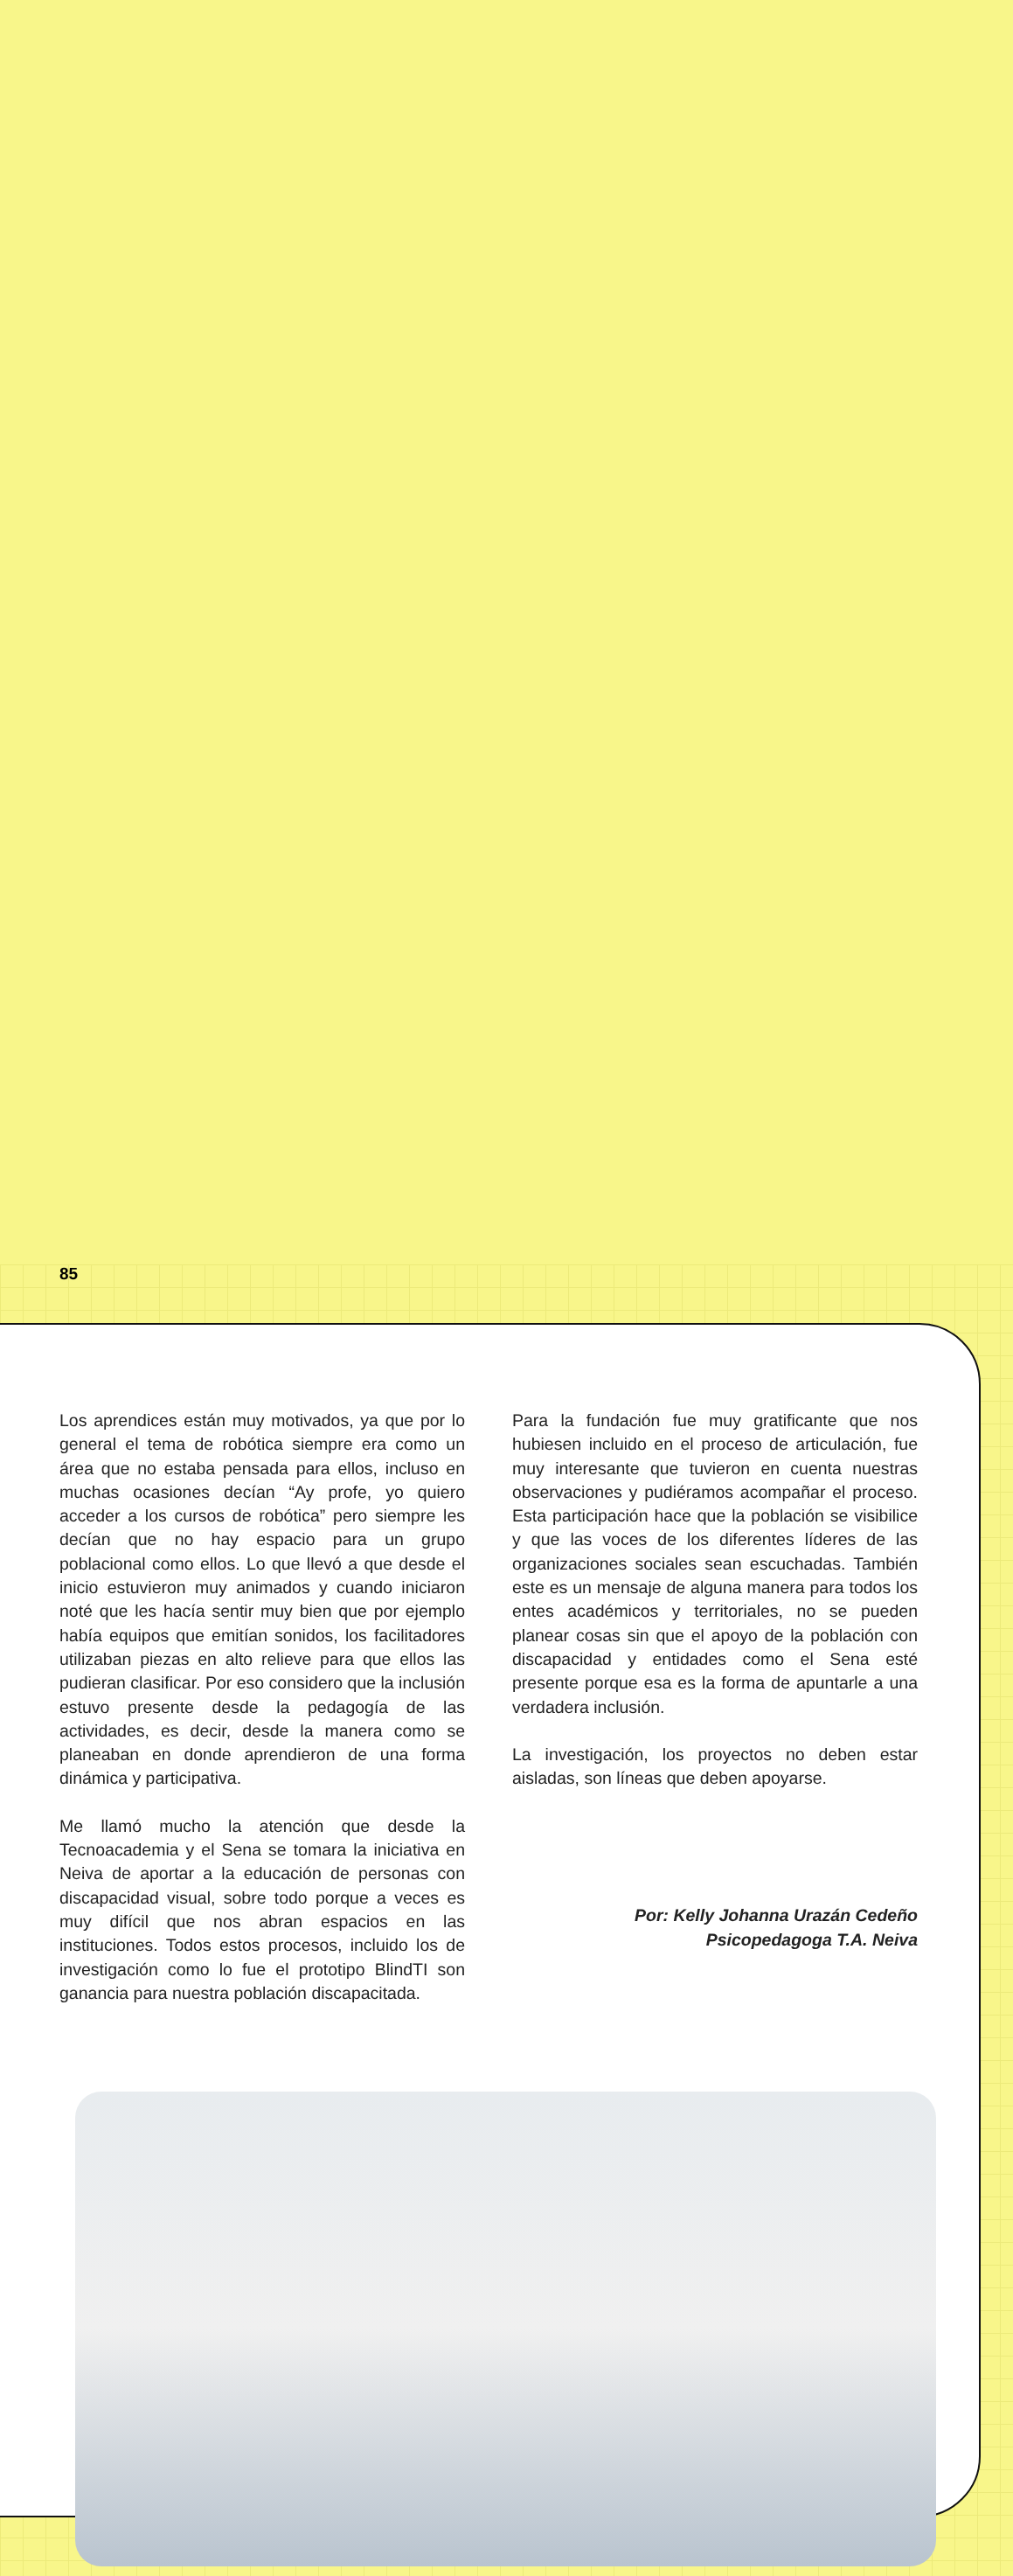Los aprendices están muy motivados, ya que por lo general el tema de robótica siempre era como un área que no estaba pensada para ellos, incluso en muchas ocasiones decían “Ay profe, yo quiero acceder a los cursos de robótica” pero siempre les decían que no hay espacio para un grupo poblacional como ellos. Lo que llevó a que desde el inicio estuvieron muy animados y cuando iniciaron noté que les hacía sentir muy bien que por ejemplo había equipos que emitían sonidos, los facilitadores utilizaban piezas en alto relieve para que ellos las pudieran clasificar. Por eso considero que la inclusión estuvo presente desde la pedagogía de las actividades, es decir, desde la manera como se planeaban en donde aprendieron de una forma dinámica y participativa.
Me llamó mucho la atención que desde la Tecnoacademia y el Sena se tomara la iniciativa en Neiva de aportar a la educación de personas con discapacidad visual, sobre todo porque a veces es muy difícil que nos abran espacios en las instituciones. Todos estos procesos, incluido los de investigación como lo fue el prototipo BlindTI son ganancia para nuestra población discapacitada.
Para la fundación fue muy gratificante que nos hubiesen incluido en el proceso de articulación, fue muy interesante que tuvieron en cuenta nuestras observaciones y pudiéramos acompañar el proceso. Esta participación hace que la población se visibilice y que las voces de los diferentes líderes de las organizaciones sociales sean escuchadas. También este es un mensaje de alguna manera para todos los entes académicos y territoriales, no se pueden planear cosas sin que el apoyo de la población con discapacidad y entidades como el Sena esté presente porque esa es la forma de apuntarle a una verdadera inclusión.
La investigación, los proyectos no deben estar aisladas, son líneas que deben apoyarse.
Por: Kelly Johanna Urazán Cedeño
Psicopedagoga T.A. Neiva
85